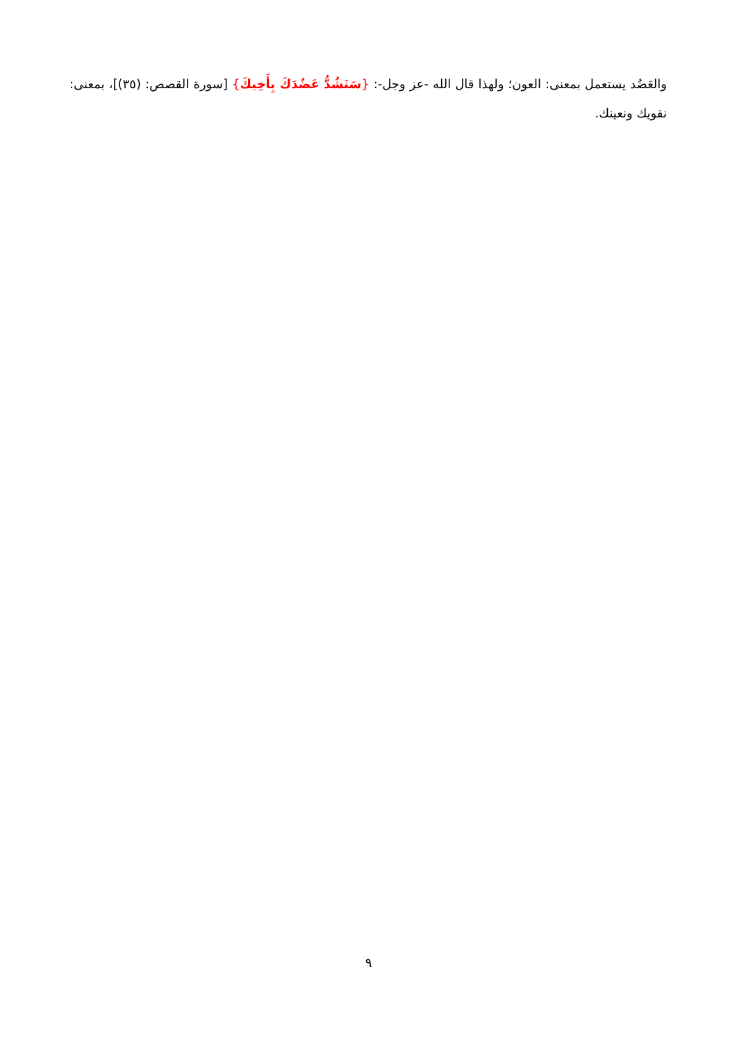والعَضُد يستعمل بمعنى: العون؛ ولهذا قال الله -عز وجل-: {سَنَشُدُّ عَضُدَكَ بِأَخِيكَ} [سورة القصص: (٣٥)]، بمعنى: نقويك ونعينك.
٩